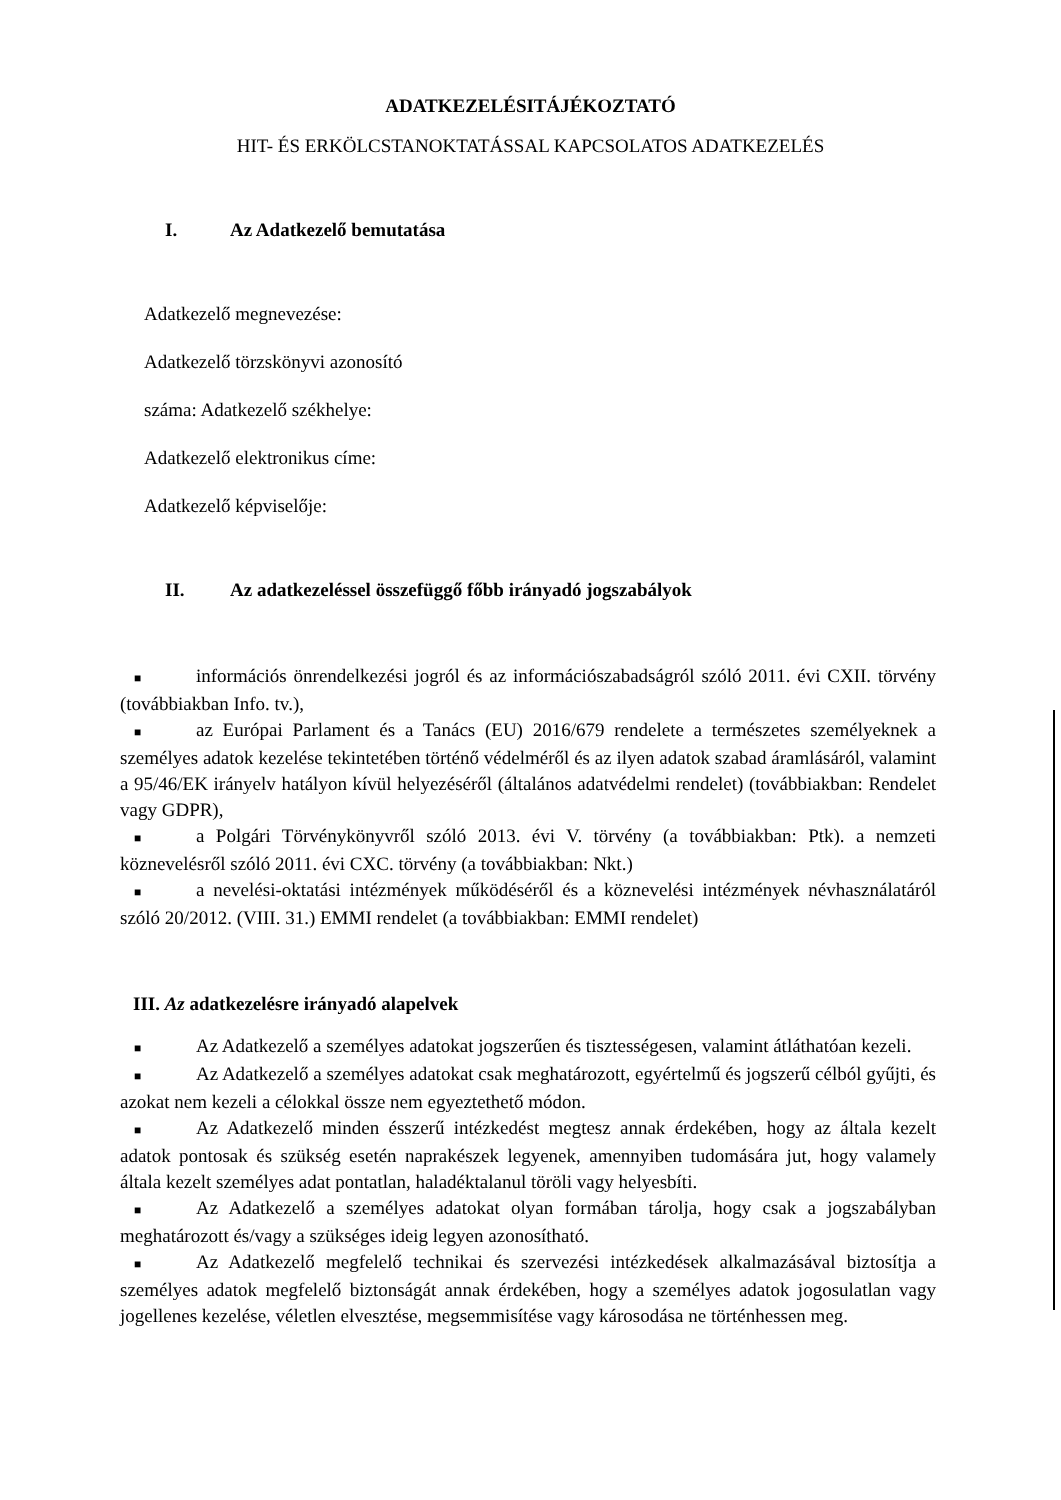ADATKEZELÉSITÁJÉKOZTATÓ
HIT- ÉS ERKÖLCSTANOKTATÁSSAL KAPCSOLATOS ADATKEZELÉS
I. Az Adatkezelő bemutatása
Adatkezelő megnevezése:
Adatkezelő törzskönyvi azonosító
száma: Adatkezelő székhelye:
Adatkezelő elektronikus címe:
Adatkezelő képviselője:
II. Az adatkezeléssel összefüggő főbb irányadó jogszabályok
■ információs önrendelkezési jogról és az információszabadságról szóló 2011. évi CXII. törvény (továbbiakban Info. tv.),
■ az Európai Parlament és a Tanács (EU) 2016/679 rendelete a természetes személyeknek a személyes adatok kezelése tekintetében történő védelméről és az ilyen adatok szabad áramlásáról, valamint a 95/46/EK irányelv hatályon kívül helyezéséről (általános adatvédelmi rendelet) (továbbiakban: Rendelet vagy GDPR),
■ a Polgári Törvénykönyvről szóló 2013. évi V. törvény (a továbbiakban: Ptk). a nemzeti köznevelésről szóló 2011. évi CXC. törvény (a továbbiakban: Nkt.)
■ a nevelési-oktatási intézmények működéséről és a köznevelési intézmények névhasználatáról szóló 20/2012. (VIII. 31.) EMMI rendelet (a továbbiakban: EMMI rendelet)
III. Az adatkezelésre irányadó alapelvek
■ Az Adatkezelő a személyes adatokat jogszerűen és tisztességesen, valamint átláthatóan kezeli.
■ Az Adatkezelő a személyes adatokat csak meghatározott, egyértelmű és jogszerű célból gyűjti, és azokat nem kezeli a célokkal össze nem egyeztethető módon.
■ Az Adatkezelő minden ésszerű intézkedést megtesz annak érdekében, hogy az általa kezelt adatok pontosak és szükség esetén naprakészek legyenek, amennyiben tudomására jut, hogy valamely általa kezelt személyes adat pontatlan, haladéktalanul töröli vagy helyesbíti.
■ Az Adatkezelő a személyes adatokat olyan formában tárolja, hogy csak a jogszabályban meghatározott és/vagy a szükséges ideig legyen azonosítható.
■ Az Adatkezelő megfelelő technikai és szervezési intézkedések alkalmazásával biztosítja a személyes adatok megfelelő biztonságát annak érdekében, hogy a személyes adatok jogosulatlan vagy jogellenes kezelése, véletlen elvesztése, megsemmisítése vagy károsodása ne történhessen meg.